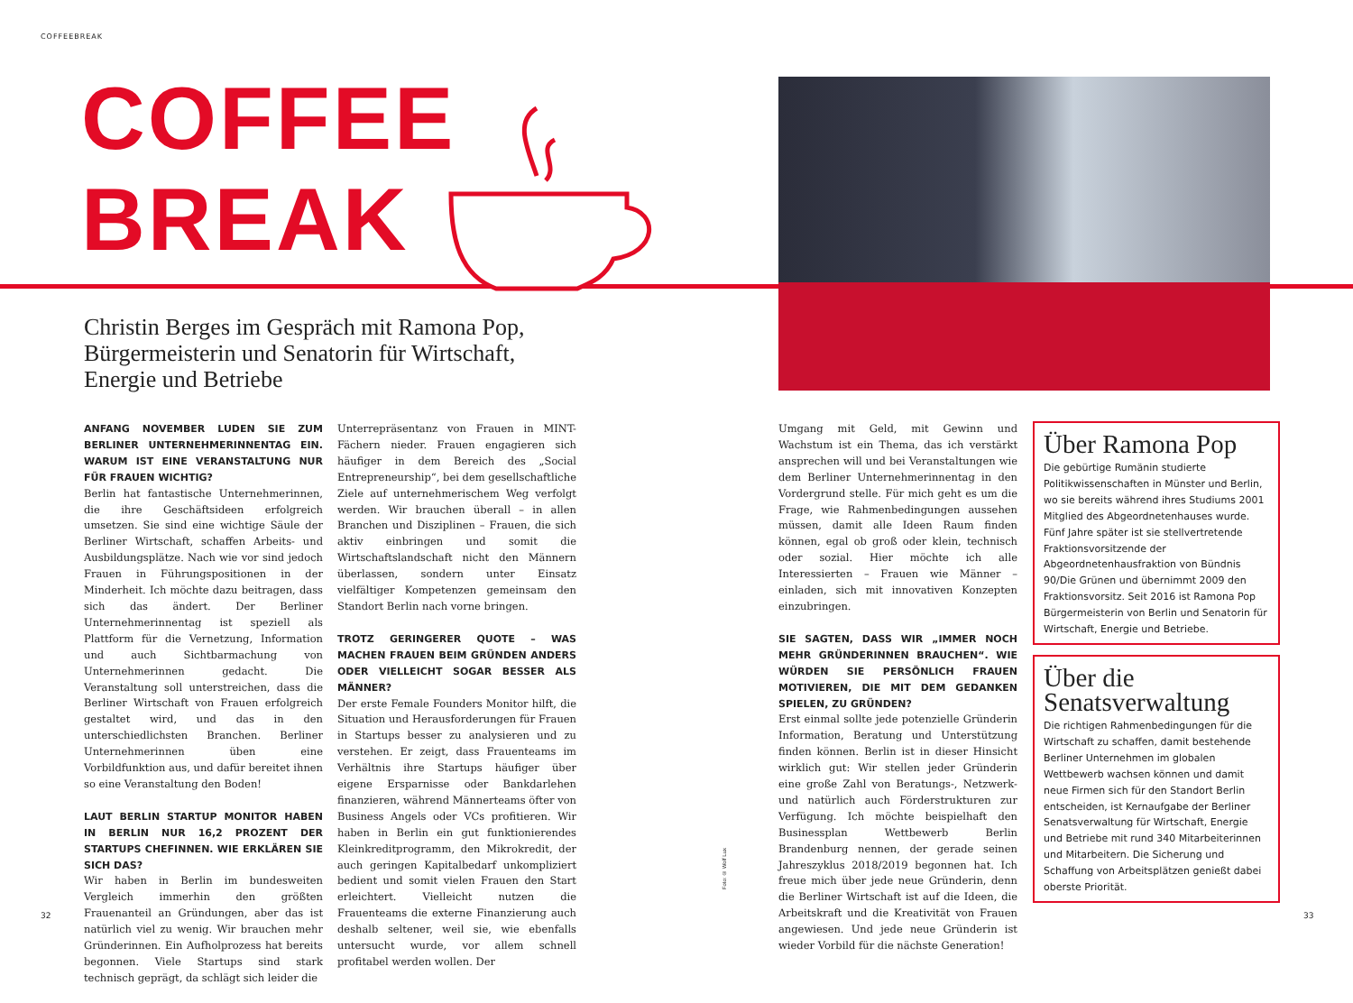COFFEEBREAK
COFFEE
BREAK
Christin Berges im Gespräch mit Ramona Pop, Bürgermeisterin und Senatorin für Wirtschaft, Energie und Betriebe
ANFANG NOVEMBER LUDEN SIE ZUM BERLINER UNTERNEHMERINNENTAG EIN. WARUM IST EINE VERANSTALTUNG NUR FÜR FRAUEN WICHTIG?
Berlin hat fantastische Unternehmerinnen, die ihre Geschäftsideen erfolgreich umsetzen. Sie sind eine wichtige Säule der Berliner Wirtschaft, schaffen Arbeits- und Ausbildungsplätze. Nach wie vor sind jedoch Frauen in Führungspositionen in der Minderheit. Ich möchte dazu beitragen, dass sich das ändert. Der Berliner Unternehmerinnentag ist speziell als Plattform für die Vernetzung, Information und auch Sichtbarmachung von Unternehmerinnen gedacht. Die Veranstaltung soll unterstreichen, dass die Berliner Wirtschaft von Frauen erfolgreich gestaltet wird, und das in den unterschiedlichsten Branchen. Berliner Unternehmerinnen üben eine Vorbildfunktion aus, und dafür bereitet ihnen so eine Veranstaltung den Boden!
LAUT BERLIN STARTUP MONITOR HABEN IN BERLIN NUR 16,2 PROZENT DER STARTUPS CHEFINNEN. WIE ERKLÄREN SIE SICH DAS?
Wir haben in Berlin im bundesweiten Vergleich immerhin den größten Frauenanteil an Gründungen, aber das ist natürlich viel zu wenig. Wir brauchen mehr Gründerinnen. Ein Aufholprozess hat bereits begonnen. Viele Startups sind stark technisch geprägt, da schlägt sich leider die
Unterrepräsentanz von Frauen in MINT-Fächern nieder. Frauen engagieren sich häufiger in dem Bereich des „Social Entrepreneurship“, bei dem gesellschaftliche Ziele auf unternehmerischem Weg verfolgt werden. Wir brauchen überall – in allen Branchen und Disziplinen – Frauen, die sich aktiv einbringen und somit die Wirtschaftslandschaft nicht den Männern überlassen, sondern unter Einsatz vielfältiger Kompetenzen gemeinsam den Standort Berlin nach vorne bringen.
TROTZ GERINGERER QUOTE – WAS MACHEN FRAUEN BEIM GRÜNDEN ANDERS ODER VIELLEICHT SOGAR BESSER ALS MÄNNER?
Der erste Female Founders Monitor hilft, die Situation und Herausforderungen für Frauen in Startups besser zu analysieren und zu verstehen. Er zeigt, dass Frauenteams im Verhältnis ihre Startups häufiger über eigene Ersparnisse oder Bankdarlehen finanzieren, während Männerteams öfter von Business Angels oder VCs profitieren. Wir haben in Berlin ein gut funktionierendes Kleinkreditprogramm, den Mikrokredit, der auch geringen Kapitalbedarf unkompliziert bedient und somit vielen Frauen den Start erleichtert. Vielleicht nutzen die Frauenteams die externe Finanzierung auch deshalb seltener, weil sie, wie ebenfalls untersucht wurde, vor allem schnell profitabel werden wollen. Der
Foto: © Wolf Lux
Umgang mit Geld, mit Gewinn und Wachstum ist ein Thema, das ich verstärkt ansprechen will und bei Veranstaltungen wie dem Berliner Unternehmerinnentag in den Vordergrund stelle. Für mich geht es um die Frage, wie Rahmenbedingungen aussehen müssen, damit alle Ideen Raum finden können, egal ob groß oder klein, technisch oder sozial. Hier möchte ich alle Interessierten – Frauen wie Männer – einladen, sich mit innovativen Konzepten einzubringen.
SIE SAGTEN, DASS WIR „IMMER NOCH MEHR GRÜNDERINNEN BRAUCHEN“. WIE WÜRDEN SIE PERSÖNLICH FRAUEN MOTIVIEREN, DIE MIT DEM GEDANKEN SPIELEN, ZU GRÜNDEN?
Erst einmal sollte jede potenzielle Gründerin Information, Beratung und Unterstützung finden können. Berlin ist in dieser Hinsicht wirklich gut: Wir stellen jeder Gründerin eine große Zahl von Beratungs-, Netzwerk- und natürlich auch Förderstrukturen zur Verfügung. Ich möchte beispielhaft den Businessplan Wettbewerb Berlin Brandenburg nennen, der gerade seinen Jahreszyklus 2018/2019 begonnen hat. Ich freue mich über jede neue Gründerin, denn die Berliner Wirtschaft ist auf die Ideen, die Arbeitskraft und die Kreativität von Frauen angewiesen. Und jede neue Gründerin ist wieder Vorbild für die nächste Generation!
Über Ramona Pop
Die gebürtige Rumänin studierte Politikwissenschaften in Münster und Berlin, wo sie bereits während ihres Studiums 2001 Mitglied des Abgeordnetenhauses wurde. Fünf Jahre später ist sie stellvertretende Fraktionsvorsitzende der Abgeordnetenhausfraktion von Bündnis 90/Die Grünen und übernimmt 2009 den Fraktionsvorsitz. Seit 2016 ist Ramona Pop Bürgermeisterin von Berlin und Senatorin für Wirtschaft, Energie und Betriebe.
Über die Senatsverwaltung
Die richtigen Rahmenbedingungen für die Wirtschaft zu schaffen, damit bestehende Berliner Unternehmen im globalen Wettbewerb wachsen können und damit neue Firmen sich für den Standort Berlin entscheiden, ist Kernaufgabe der Berliner Senatsverwaltung für Wirtschaft, Energie und Betriebe mit rund 340 Mitarbeiterinnen und Mitarbeitern. Die Sicherung und Schaffung von Arbeitsplätzen genießt dabei oberste Priorität.
32 33